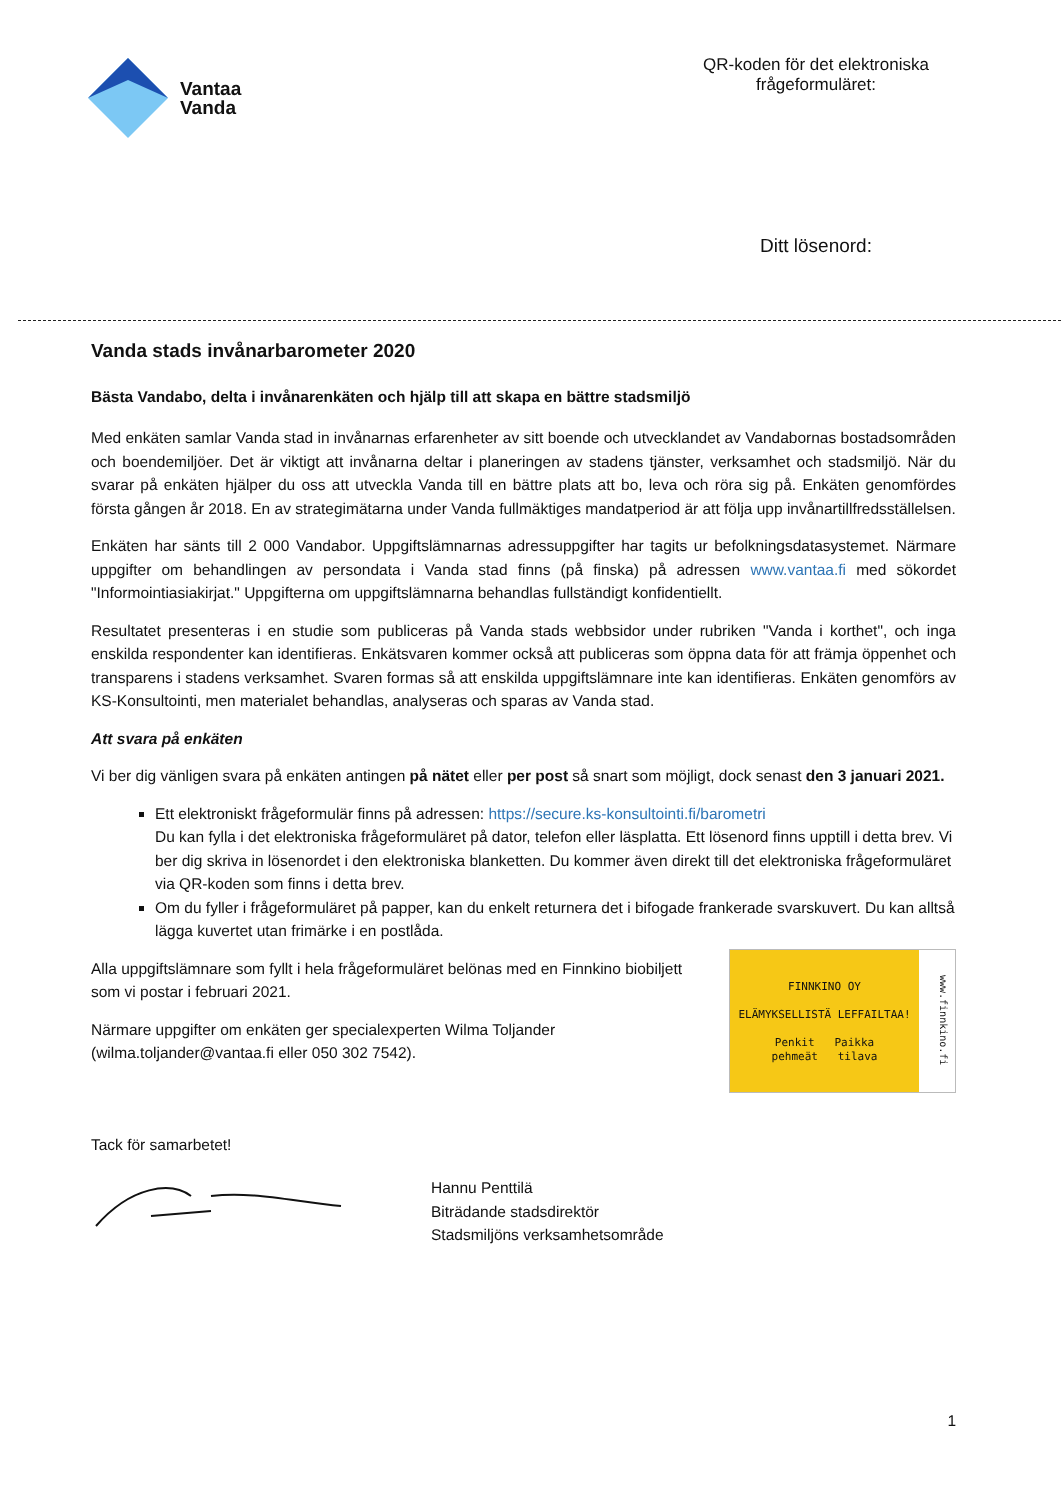Vantaa
Vanda
QR-koden för det elektroniska frågeformuläret:
Ditt lösenord:
Vanda stads invånarbarometer 2020
Bästa Vandabo, delta i invånarenkäten och hjälp till att skapa en bättre stadsmiljö
Med enkäten samlar Vanda stad in invånarnas erfarenheter av sitt boende och utvecklandet av Vandabornas bostadsområden och boendemiljöer. Det är viktigt att invånarna deltar i planeringen av stadens tjänster, verksamhet och stadsmiljö. När du svarar på enkäten hjälper du oss att utveckla Vanda till en bättre plats att bo, leva och röra sig på. Enkäten genomfördes första gången år 2018. En av strategimätarna under Vanda fullmäktiges mandatperiod är att följa upp invånartillfredsställelsen.
Enkäten har sänts till 2 000 Vandabor. Uppgiftslämnarnas adressuppgifter har tagits ur befolkningsdatasystemet. Närmare uppgifter om behandlingen av persondata i Vanda stad finns (på finska) på adressen www.vantaa.fi med sökordet "Informointiasiakirjat." Uppgifterna om uppgiftslämnarna behandlas fullständigt konfidentiellt.
Resultatet presenteras i en studie som publiceras på Vanda stads webbsidor under rubriken "Vanda i korthet", och inga enskilda respondenter kan identifieras. Enkätsvaren kommer också att publiceras som öppna data för att främja öppenhet och transparens i stadens verksamhet. Svaren formas så att enskilda uppgiftslämnare inte kan identifieras. Enkäten genomförs av KS-Konsultointi, men materialet behandlas, analyseras och sparas av Vanda stad.
Att svara på enkäten
Vi ber dig vänligen svara på enkäten antingen på nätet eller per post så snart som möjligt, dock senast den 3 januari 2021.
Ett elektroniskt frågeformulär finns på adressen: https://secure.ks-konsultointi.fi/barometri
Du kan fylla i det elektroniska frågeformuläret på dator, telefon eller läsplatta. Ett lösenord finns upptill i detta brev. Vi ber dig skriva in lösenordet i den elektroniska blanketten. Du kommer även direkt till det elektroniska frågeformuläret via QR-koden som finns i detta brev.
Om du fyller i frågeformuläret på papper, kan du enkelt returnera det i bifogade frankerade svarskuvert. Du kan alltså lägga kuvertet utan frimärke i en postlåda.
Alla uppgiftslämnare som fyllt i hela frågeformuläret belönas med en Finnkino biobiljett som vi postar i februari 2021.
Närmare uppgifter om enkäten ger specialexperten Wilma Toljander (wilma.toljander@vantaa.fi eller 050 302 7542).
FINNKINO OY
ELÄMYKSELLISTÄ LEFFAILTAA!
Penkit Paikka
pehmeät tilava
www.finnkino.fi
Tack för samarbetet!
Hannu Penttilä
Biträdande stadsdirektör
Stadsmiljöns verksamhetsområde
1